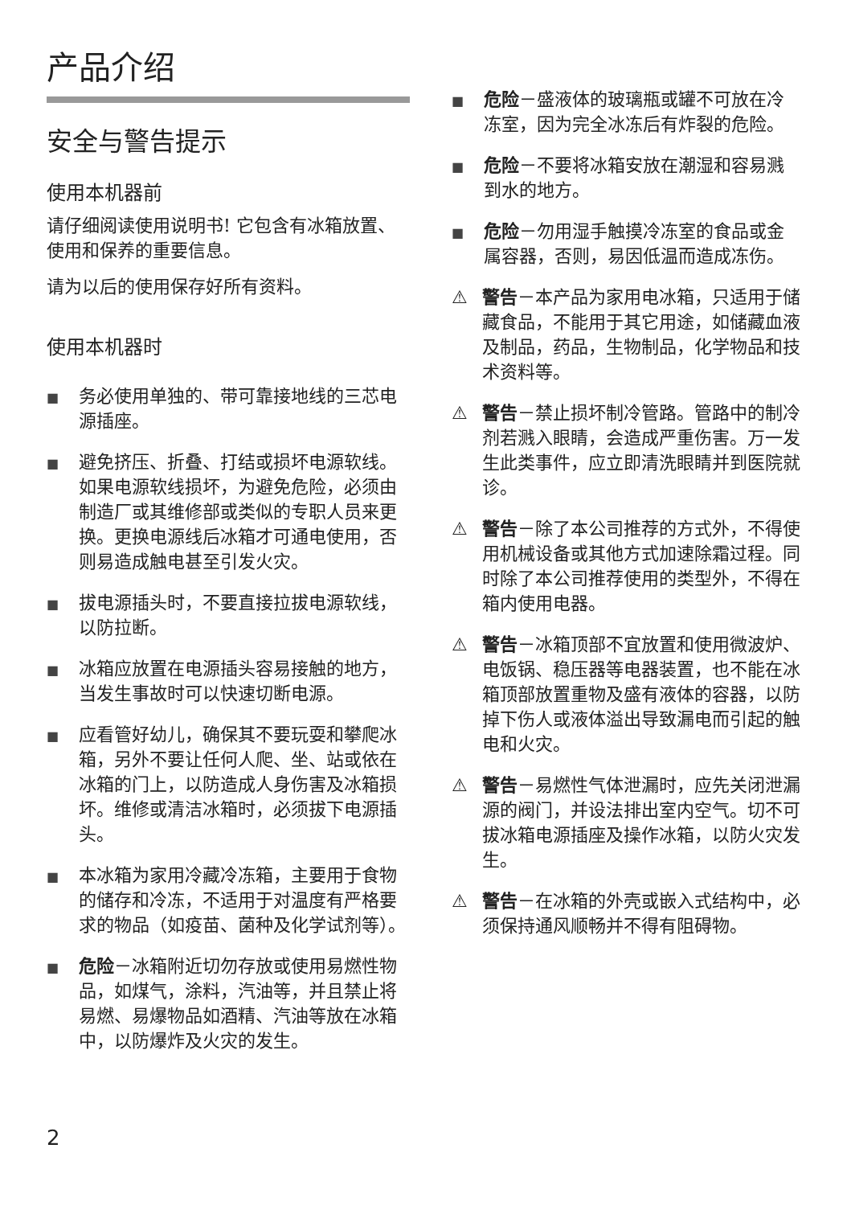产品介绍
安全与警告提示
使用本机器前
请仔细阅读使用说明书! 它包含有冰箱放置、使用和保养的重要信息。
请为以后的使用保存好所有资料。
使用本机器时
■ 务必使用单独的、带可靠接地线的三芯电源插座。
■ 避免挤压、折叠、打结或损坏电源软线。如果电源软线损坏，为避免危险，必须由制造厂或其维修部或类似的专职人员来更换。更换电源线后冰箱才可通电使用，否则易造成触电甚至引发火灾。
■ 拔电源插头时，不要直接拉拔电源软线，以防拉断。
■ 冰箱应放置在电源插头容易接触的地方，当发生事故时可以快速切断电源。
■ 应看管好幼儿，确保其不要玩耍和攀爬冰箱，另外不要让任何人爬、坐、站或依在冰箱的门上，以防造成人身伤害及冰箱损坏。维修或清洁冰箱时，必须拔下电源插头。
■ 本冰箱为家用冷藏冷冻箱，主要用于食物的储存和冷冻，不适用于对温度有严格要求的物品（如疫苗、菌种及化学试剂等）。
■ 危险－冰箱附近切勿存放或使用易燃性物品，如煤气，涂料，汽油等，并且禁止将易燃、易爆物品如酒精、汽油等放在冰箱中，以防爆炸及火灾的发生。
■ 危险－盛液体的玻璃瓶或罐不可放在冷冻室，因为完全冰冻后有炸裂的危险。
■ 危险－不要将冰箱安放在潮湿和容易溅到水的地方。
■ 危险－勿用湿手触摸冷冻室的食品或金属容器，否则，易因低温而造成冻伤。
⚠ 警告－本产品为家用电冰箱，只适用于储藏食品，不能用于其它用途，如储藏血液及制品，药品，生物制品，化学物品和技术资料等。
⚠ 警告－禁止损坏制冷管路。管路中的制冷剂若溅入眼睛，会造成严重伤害。万一发生此类事件，应立即清洗眼睛并到医院就诊。
⚠ 警告－除了本公司推荐的方式外，不得使用机械设备或其他方式加速除霜过程。同时除了本公司推荐使用的类型外，不得在箱内使用电器。
⚠ 警告－冰箱顶部不宜放置和使用微波炉、电饭锅、稳压器等电器装置，也不能在冰箱顶部放置重物及盛有液体的容器，以防掉下伤人或液体溢出导致漏电而引起的触电和火灾。
⚠ 警告－易燃性气体泄漏时，应先关闭泄漏源的阀门，并设法排出室内空气。切不可拔冰箱电源插座及操作冰箱，以防火灾发生。
⚠ 警告－在冰箱的外壳或嵌入式结构中，必须保持通风顺畅并不得有阻碍物。
2